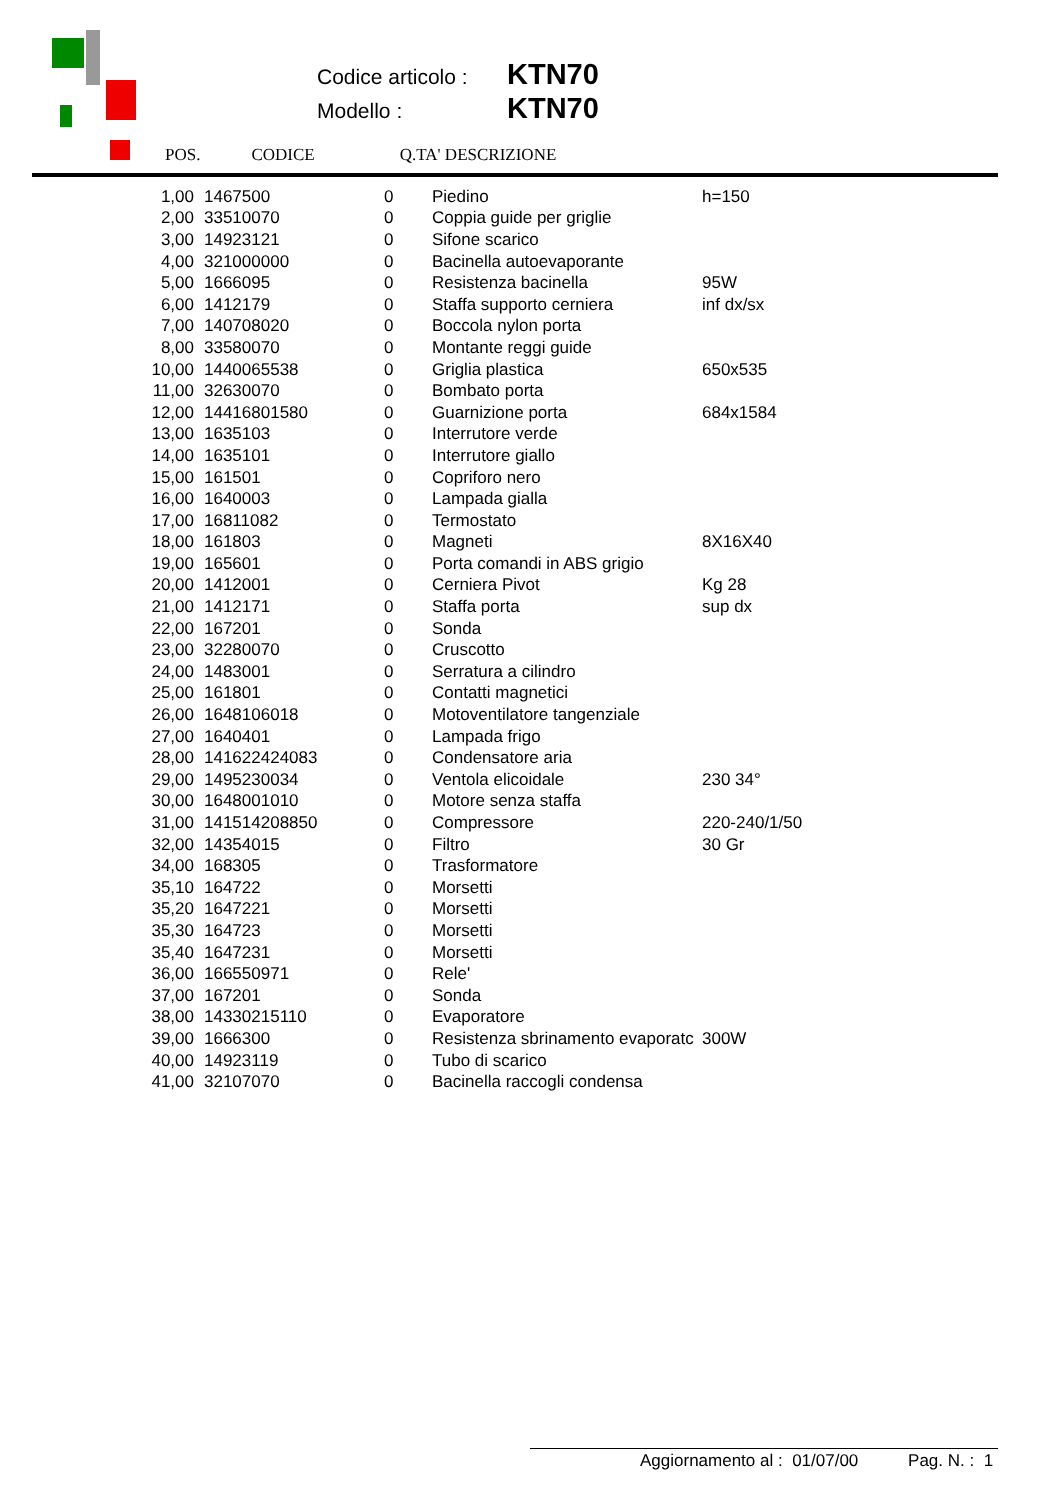Codice articolo : KTN70
Modello : KTN70
POS. CODICE Q.TA' DESCRIZIONE
| 1,00 | 1467500 | 0 | Piedino | h=150 |
| 2,00 | 33510070 | 0 | Coppia guide per griglie | |
| 3,00 | 14923121 | 0 | Sifone scarico | |
| 4,00 | 321000000 | 0 | Bacinella autoevaporante | |
| 5,00 | 1666095 | 0 | Resistenza bacinella | 95W |
| 6,00 | 1412179 | 0 | Staffa supporto cerniera | inf dx/sx |
| 7,00 | 140708020 | 0 | Boccola nylon porta | |
| 8,00 | 33580070 | 0 | Montante reggi guide | |
| 10,00 | 1440065538 | 0 | Griglia plastica | 650x535 |
| 11,00 | 32630070 | 0 | Bombato porta | |
| 12,00 | 14416801580 | 0 | Guarnizione porta | 684x1584 |
| 13,00 | 1635103 | 0 | Interrutore verde | |
| 14,00 | 1635101 | 0 | Interrutore giallo | |
| 15,00 | 161501 | 0 | Copriforo nero | |
| 16,00 | 1640003 | 0 | Lampada gialla | |
| 17,00 | 16811082 | 0 | Termostato | |
| 18,00 | 161803 | 0 | Magneti | 8X16X40 |
| 19,00 | 165601 | 0 | Porta comandi in ABS grigio | |
| 20,00 | 1412001 | 0 | Cerniera Pivot | Kg 28 |
| 21,00 | 1412171 | 0 | Staffa porta | sup dx |
| 22,00 | 167201 | 0 | Sonda | |
| 23,00 | 32280070 | 0 | Cruscotto | |
| 24,00 | 1483001 | 0 | Serratura a cilindro | |
| 25,00 | 161801 | 0 | Contatti magnetici | |
| 26,00 | 1648106018 | 0 | Motoventilatore tangenziale | |
| 27,00 | 1640401 | 0 | Lampada frigo | |
| 28,00 | 141622424083 | 0 | Condensatore aria | |
| 29,00 | 1495230034 | 0 | Ventola elicoidale | 230 34° |
| 30,00 | 1648001010 | 0 | Motore senza staffa | |
| 31,00 | 141514208850 | 0 | Compressore | 220-240/1/50 |
| 32,00 | 14354015 | 0 | Filtro | 30 Gr |
| 34,00 | 168305 | 0 | Trasformatore | |
| 35,10 | 164722 | 0 | Morsetti | |
| 35,20 | 1647221 | 0 | Morsetti | |
| 35,30 | 164723 | 0 | Morsetti | |
| 35,40 | 1647231 | 0 | Morsetti | |
| 36,00 | 166550971 | 0 | Rele' | |
| 37,00 | 167201 | 0 | Sonda | |
| 38,00 | 14330215110 | 0 | Evaporatore | |
| 39,00 | 1666300 | 0 | Resistenza sbrinamento evaporatc | 300W |
| 40,00 | 14923119 | 0 | Tubo di scarico | |
| 41,00 | 32107070 | 0 | Bacinella raccogli condensa | |
Aggiornamento al : 01/07/00 Pag. N. : 1